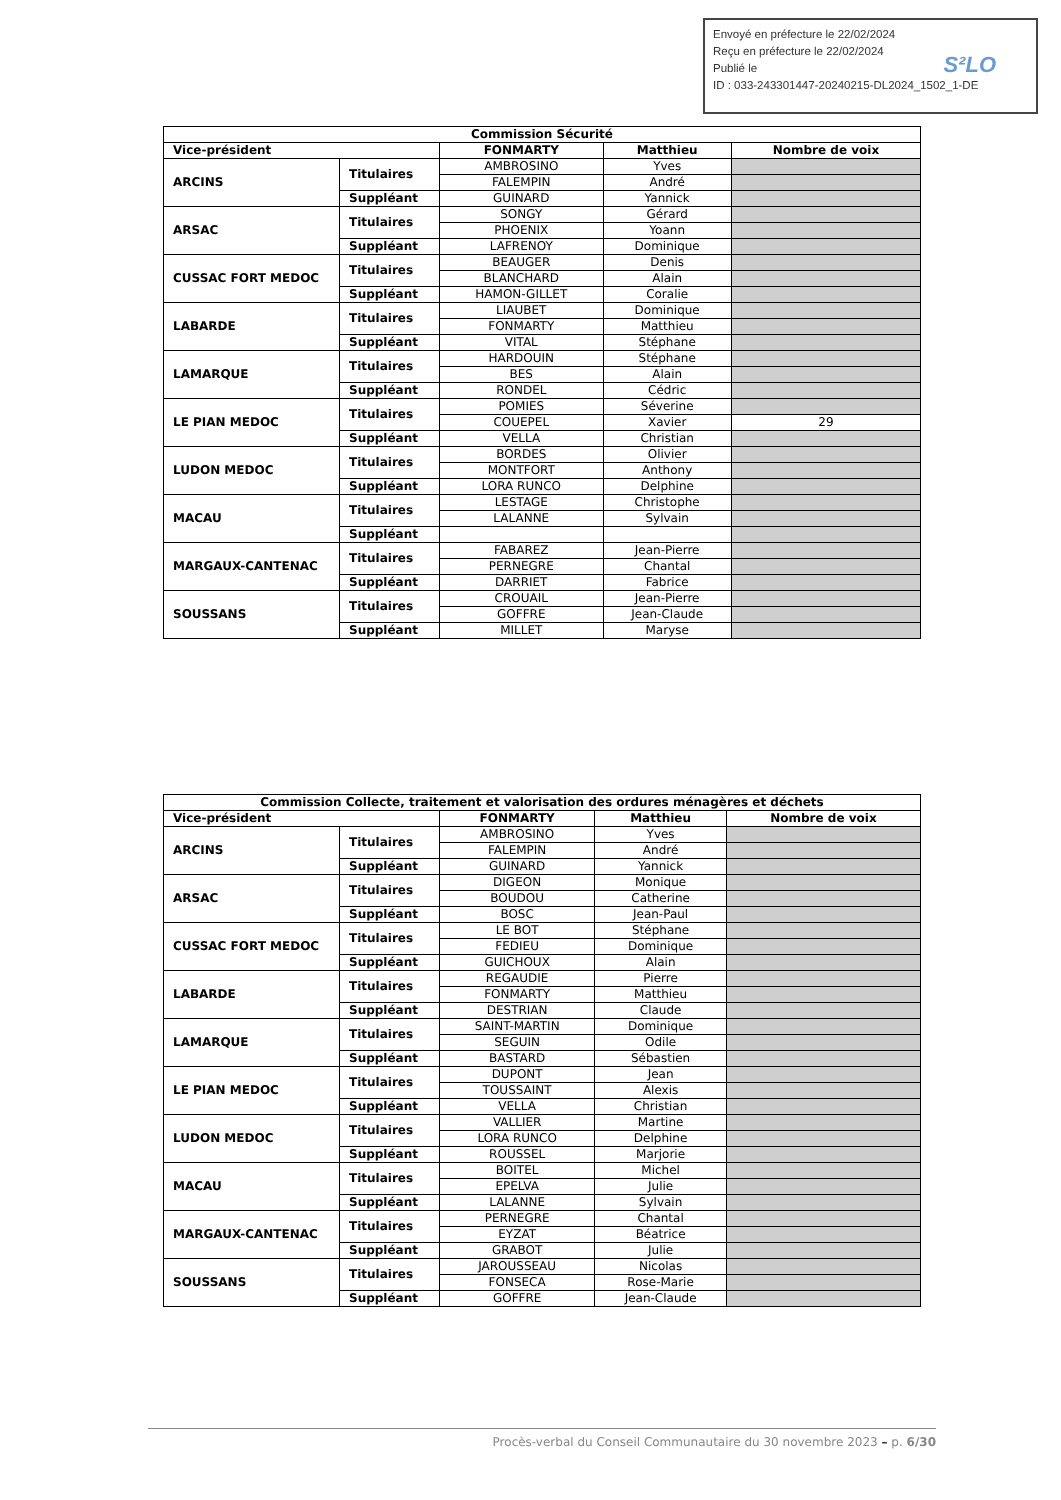Envoyé en préfecture le 22/02/2024
Reçu en préfecture le 22/02/2024
Publié le
ID : 033-243301447-20240215-DL2024_1502_1-DE
S²LO
| Commission Sécurité | | | | |
| --- | --- | --- | --- | --- |
| Vice-président | | FONMARTY | Matthieu | Nombre de voix |
| ARCINS | Titulaires | AMBROSINO | Yves | |
| | | FALEMPIN | André | |
| | Suppléant | GUINARD | Yannick | |
| ARSAC | Titulaires | SONGY | Gérard | |
| | | PHOENIX | Yoann | |
| | Suppléant | LAFRENOY | Dominique | |
| CUSSAC FORT MEDOC | Titulaires | BEAUGER | Denis | |
| | | BLANCHARD | Alain | |
| | Suppléant | HAMON-GILLET | Coralie | |
| LABARDE | Titulaires | LIAUBET | Dominique | |
| | | FONMARTY | Matthieu | |
| | Suppléant | VITAL | Stéphane | |
| LAMARQUE | Titulaires | HARDOUIN | Stéphane | |
| | | BES | Alain | |
| | Suppléant | RONDEL | Cédric | |
| LE PIAN MEDOC | Titulaires | POMIES | Séverine | |
| | | COUEPEL | Xavier | 29 |
| | Suppléant | VELLA | Christian | |
| LUDON MEDOC | Titulaires | BORDES | Olivier | |
| | | MONTFORT | Anthony | |
| | Suppléant | LORA RUNCO | Delphine | |
| MACAU | Titulaires | LESTAGE | Christophe | |
| | | LALANNE | Sylvain | |
| | Suppléant | | | |
| MARGAUX-CANTENAC | Titulaires | FABAREZ | Jean-Pierre | |
| | | PERNEGRE | Chantal | |
| | Suppléant | DARRIET | Fabrice | |
| SOUSSANS | Titulaires | CROUAIL | Jean-Pierre | |
| | | GOFFRE | Jean-Claude | |
| | Suppléant | MILLET | Maryse | |
| Commission Collecte, traitement et valorisation des ordures ménagères et déchets | | | | |
| --- | --- | --- | --- | --- |
| Vice-président | | FONMARTY | Matthieu | Nombre de voix |
| ARCINS | Titulaires | AMBROSINO | Yves | |
| | | FALEMPIN | André | |
| | Suppléant | GUINARD | Yannick | |
| ARSAC | Titulaires | DIGEON | Monique | |
| | | BOUDOU | Catherine | |
| | Suppléant | BOSC | Jean-Paul | |
| CUSSAC FORT MEDOC | Titulaires | LE BOT | Stéphane | |
| | | FEDIEU | Dominique | |
| | Suppléant | GUICHOUX | Alain | |
| LABARDE | Titulaires | REGAUDIE | Pierre | |
| | | FONMARTY | Matthieu | |
| | Suppléant | DESTRIAN | Claude | |
| LAMARQUE | Titulaires | SAINT-MARTIN | Dominique | |
| | | SEGUIN | Odile | |
| | Suppléant | BASTARD | Sébastien | |
| LE PIAN MEDOC | Titulaires | DUPONT | Jean | |
| | | TOUSSAINT | Alexis | |
| | Suppléant | VELLA | Christian | |
| LUDON MEDOC | Titulaires | VALLIER | Martine | |
| | | LORA RUNCO | Delphine | |
| | Suppléant | ROUSSEL | Marjorie | |
| MACAU | Titulaires | BOITEL | Michel | |
| | | EPELVA | Julie | |
| | Suppléant | LALANNE | Sylvain | |
| MARGAUX-CANTENAC | Titulaires | PERNEGRE | Chantal | |
| | | EYZAT | Béatrice | |
| | Suppléant | GRABOT | Julie | |
| SOUSSANS | Titulaires | JAROUSSEAU | Nicolas | |
| | | FONSECA | Rose-Marie | |
| | Suppléant | GOFFRE | Jean-Claude | |
Procès-verbal du Conseil Communautaire du 30 novembre 2023 – p. 6/30